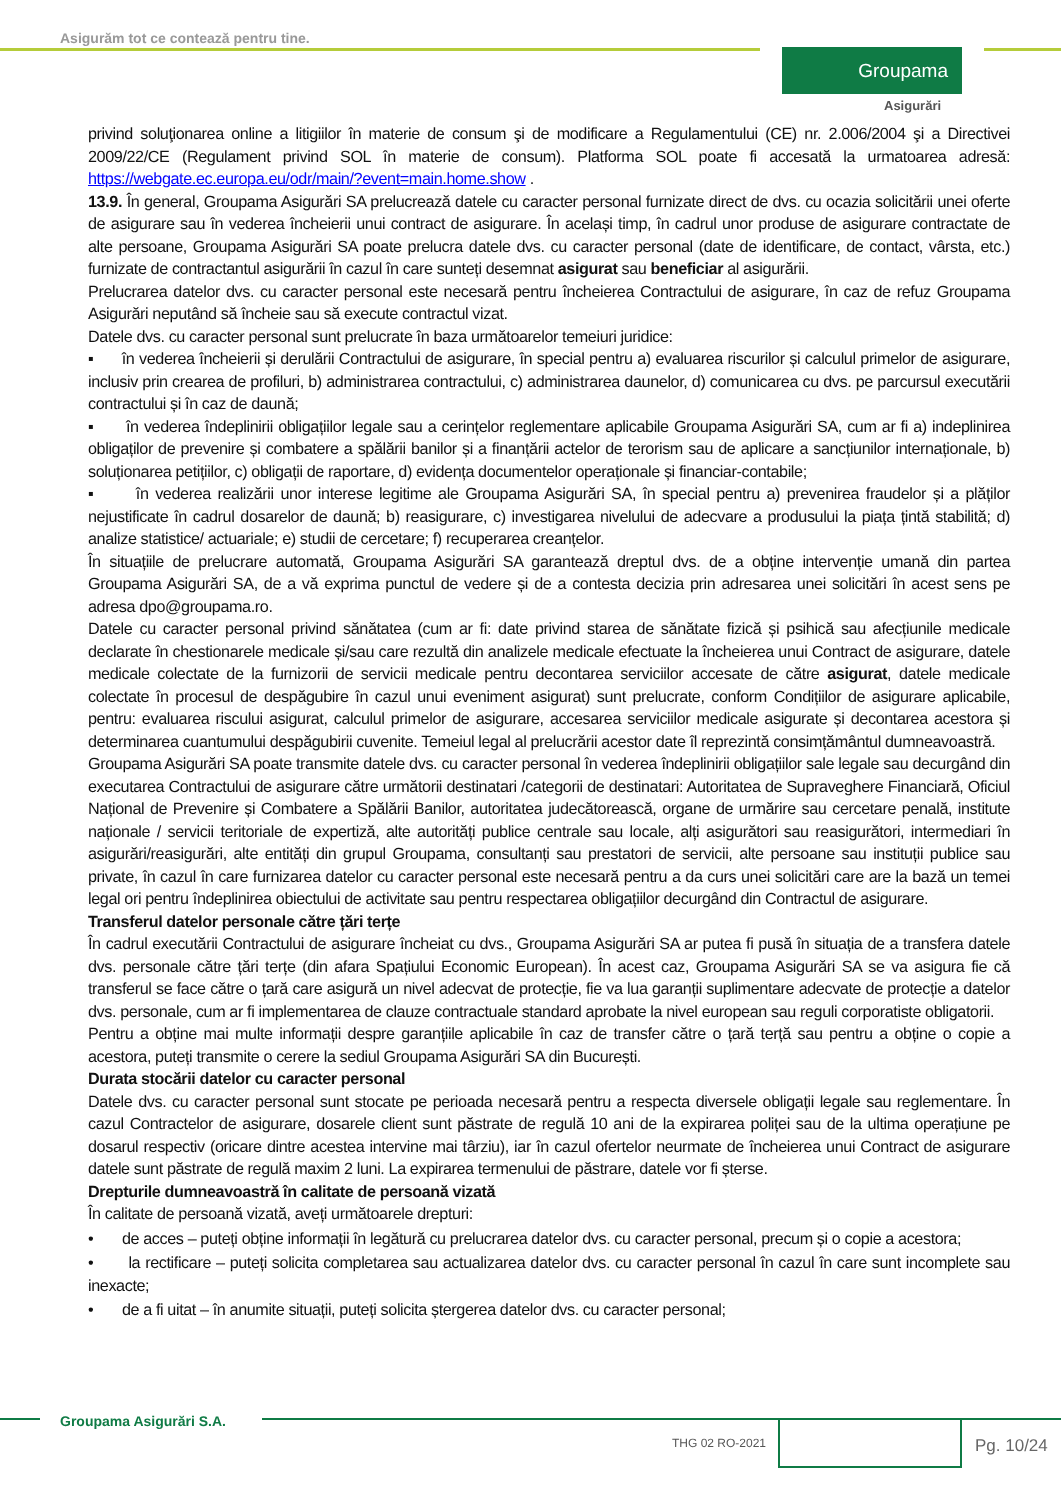Asigurăm tot ce contează pentru tine.
Groupama
Asigurări
privind soluţionarea online a litigiilor în materie de consum şi de modificare a Regulamentului (CE) nr. 2.006/2004 şi a Directivei 2009/22/CE (Regulament privind SOL în materie de consum). Platforma SOL poate fi accesată la urmatoarea adresă: https://webgate.ec.europa.eu/odr/main/?event=main.home.show .
13.9. În general, Groupama Asigurări SA prelucrează datele cu caracter personal furnizate direct de dvs. cu ocazia solicitării unei oferte de asigurare sau în vederea încheierii unui contract de asigurare. În același timp, în cadrul unor produse de asigurare contractate de alte persoane, Groupama Asigurări SA poate prelucra datele dvs. cu caracter personal (date de identificare, de contact, vârsta, etc.) furnizate de contractantul asigurării în cazul în care sunteți desemnat asigurat sau beneficiar al asigurării.
Prelucrarea datelor dvs. cu caracter personal este necesară pentru încheierea Contractului de asigurare, în caz de refuz Groupama Asigurări neputând să încheie sau să execute contractul vizat.
Datele dvs. cu caracter personal sunt prelucrate în baza următoarelor temeiuri juridice:
▪ în vederea încheierii și derulării Contractului de asigurare, în special pentru a) evaluarea riscurilor și calculul primelor de asigurare, inclusiv prin crearea de profiluri, b) administrarea contractului, c) administrarea daunelor, d) comunicarea cu dvs. pe parcursul executării contractului și în caz de daună;
▪ în vederea îndeplinirii obligațiilor legale sau a cerințelor reglementare aplicabile Groupama Asigurări SA, cum ar fi a) indeplinirea obligaților de prevenire și combatere a spălării banilor și a finanțării actelor de terorism sau de aplicare a sancțiunilor internaționale, b) soluționarea petițiilor, c) obligații de raportare, d) evidența documentelor operaționale și financiar-contabile;
▪ în vederea realizării unor interese legitime ale Groupama Asigurări SA, în special pentru a) prevenirea fraudelor și a plăților nejustificate în cadrul dosarelor de daună; b) reasigurare, c) investigarea nivelului de adecvare a produsului la piața țintă stabilită; d) analize statistice/ actuariale; e) studii de cercetare; f) recuperarea creanțelor.
În situațiile de prelucrare automată, Groupama Asigurări SA garantează dreptul dvs. de a obține intervenție umană din partea Groupama Asigurări SA, de a vă exprima punctul de vedere și de a contesta decizia prin adresarea unei solicitări în acest sens pe adresa dpo@groupama.ro.
Datele cu caracter personal privind sănătatea (cum ar fi: date privind starea de sănătate fizică și psihică sau afecțiunile medicale declarate în chestionarele medicale și/sau care rezultă din analizele medicale efectuate la încheierea unui Contract de asigurare, datele medicale colectate de la furnizorii de servicii medicale pentru decontarea serviciilor accesate de către asigurat, datele medicale colectate în procesul de despăgubire în cazul unui eveniment asigurat) sunt prelucrate, conform Condițiilor de asigurare aplicabile, pentru: evaluarea riscului asigurat, calculul primelor de asigurare, accesarea serviciilor medicale asigurate și decontarea acestora și determinarea cuantumului despăgubirii cuvenite. Temeiul legal al prelucrării acestor date îl reprezintă consimțământul dumneavoastră.
Groupama Asigurări SA poate transmite datele dvs. cu caracter personal în vederea îndeplinirii obligațiilor sale legale sau decurgând din executarea Contractului de asigurare către următorii destinatari /categorii de destinatari: Autoritatea de Supraveghere Financiară, Oficiul Național de Prevenire și Combatere a Spălării Banilor, autoritatea judecătorească, organe de urmărire sau cercetare penală, institute naționale / servicii teritoriale de expertiză, alte autorități publice centrale sau locale, alți asigurători sau reasigurători, intermediari în asigurări/reasigurări, alte entități din grupul Groupama, consultanți sau prestatori de servicii, alte persoane sau instituții publice sau private, în cazul în care furnizarea datelor cu caracter personal este necesară pentru a da curs unei solicitări care are la bază un temei legal ori pentru îndeplinirea obiectului de activitate sau pentru respectarea obligațiilor decurgând din Contractul de asigurare.
Transferul datelor personale către țări terțe
În cadrul executării Contractului de asigurare încheiat cu dvs., Groupama Asigurări SA ar putea fi pusă în situația de a transfera datele dvs. personale către țări terțe (din afara Spațiului Economic European). În acest caz, Groupama Asigurări SA se va asigura fie că transferul se face către o țară care asigură un nivel adecvat de protecție, fie va lua garanții suplimentare adecvate de protecție a datelor dvs. personale, cum ar fi implementarea de clauze contractuale standard aprobate la nivel european sau reguli corporatiste obligatorii.
Pentru a obține mai multe informații despre garanțiile aplicabile în caz de transfer către o țară terță sau pentru a obține o copie a acestora, puteți transmite o cerere la sediul Groupama Asigurări SA din București.
Durata stocării datelor cu caracter personal
Datele dvs. cu caracter personal sunt stocate pe perioada necesară pentru a respecta diversele obligații legale sau reglementare. În cazul Contractelor de asigurare, dosarele client sunt păstrate de regulă 10 ani de la expirarea poliței sau de la ultima operațiune pe dosarul respectiv (oricare dintre acestea intervine mai târziu), iar în cazul ofertelor neurmate de încheierea unui Contract de asigurare datele sunt păstrate de regulă maxim 2 luni. La expirarea termenului de păstrare, datele vor fi șterse.
Drepturile dumneavoastră în calitate de persoană vizată
În calitate de persoană vizată, aveți următoarele drepturi:
• de acces – puteți obține informații în legătură cu prelucrarea datelor dvs. cu caracter personal, precum și o copie a acestora;
• la rectificare – puteți solicita completarea sau actualizarea datelor dvs. cu caracter personal în cazul în care sunt incomplete sau inexacte;
• de a fi uitat – în anumite situații, puteți solicita ștergerea datelor dvs. cu caracter personal;
Groupama Asigurări S.A.
THG 02 RO-2021 Pg. 10/24